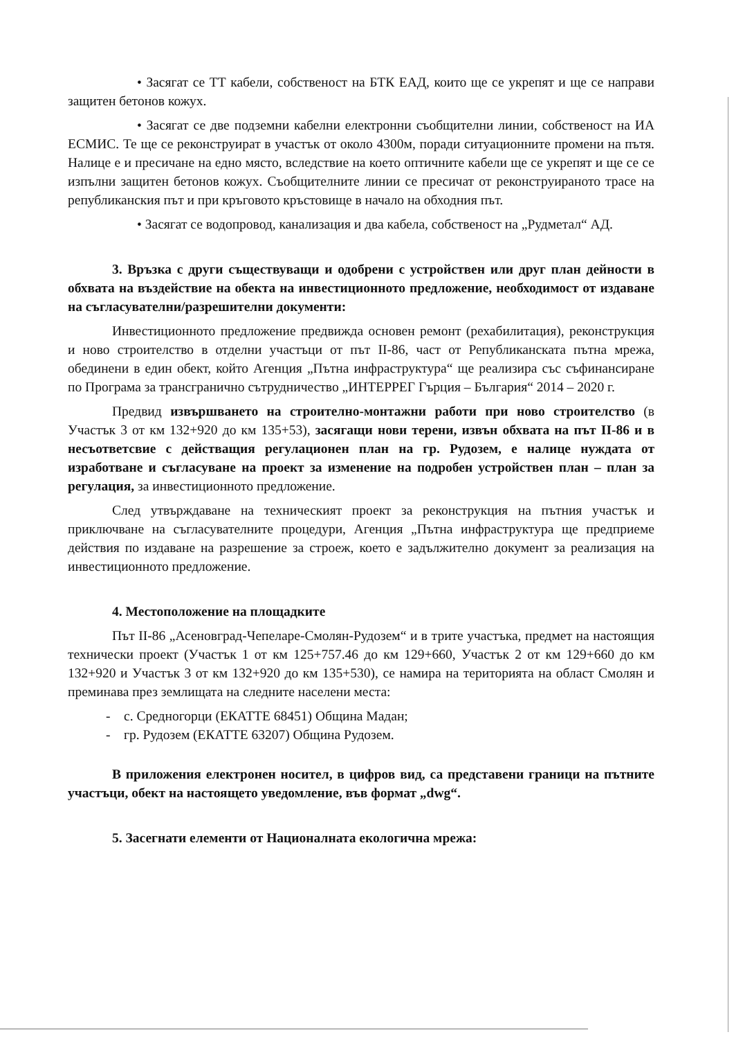• Засягат се ТТ кабели, собственост на БТК ЕАД, които ще се укрепят и ще се направи защитен бетонов кожух.
• Засягат се две подземни кабелни електронни съобщителни линии, собственост на ИА ЕСМИС. Те ще се реконструират в участък от около 4300м, поради ситуационните промени на пътя. Налице е и пресичане на едно място, вследствие на което оптичните кабели ще се укрепят и ще се се изпълни защитен бетонов кожух. Съобщителните линии се пресичат от реконструираното трасе на републиканския път и при кръговото кръстовище в начало на обходния път.
• Засягат се водопровод, канализация и два кабела, собственост на „Рудметал“ АД.
3. Връзка с други съществуващи и одобрени с устройствен или друг план дейности в обхвата на въздействие на обекта на инвестиционното предложение, необходимост от издаване на съгласувателни/разрешителни документи:
Инвестиционното предложение предвижда основен ремонт (рехабилитация), реконструкция и ново строителство в отделни участъци от път II-86, част от Републиканската пътна мрежа, обединени в един обект, който Агенция „Пътна инфраструктура“ ще реализира със съфинансиране по Програма за трансгранично сътрудничество „ИНТЕРРЕГ Гърция – България“ 2014 – 2020 г.
Предвид извършването на строително-монтажни работи при ново строителство (в Участък 3 от км 132+920 до км 135+53), засягащи нови терени, извън обхвата на път II-86 и в несъответсвие с действащия регулационен план на гр. Рудозем, е налице нуждата от изработване и съгласуване на проект за изменение на подробен устройствен план – план за регулация, за инвестиционното предложение.
След утвърждаване на техническият проект за реконструкция на пътния участък и приключване на съгласувателните процедури, Агенция „Пътна инфраструктура ще предприеме действия по издаване на разрешение за строеж, което е задължително документ за реализация на инвестиционното предложение.
4. Местоположение на площадките
Път II-86 „Асеновград-Чепеларе-Смолян-Рудозем“ и в трите участъка, предмет на настоящия технически проект (Участък 1 от км 125+757.46 до км 129+660, Участък 2 от км 129+660 до км 132+920 и Участък 3 от км 132+920 до км 135+530), се намира на територията на област Смолян и преминава през землищата на следните населени места:
- с. Средногорци (ЕКАТТЕ 68451) Община Мадан;
- гр. Рудозем (ЕКАТТЕ 63207) Община Рудозем.
В приложения електронен носител, в цифров вид, са представени граници на пътните участъци, обект на настоящето уведомление, във формат „dwg“.
5. Засегнати елементи от Националната екологична мрежа: